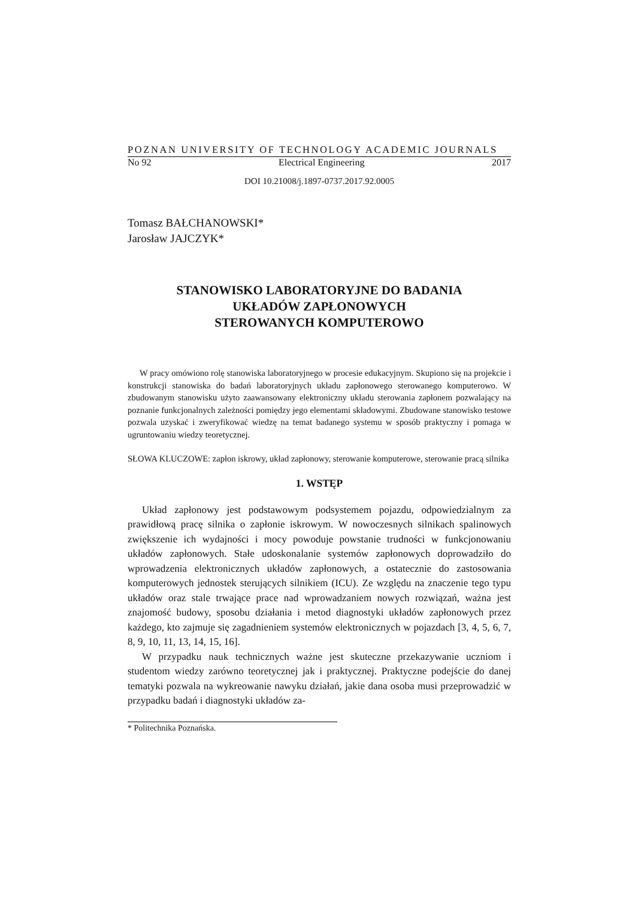POZNAN UNIVERSITY OF TECHNOLOGY ACADEMIC JOURNALS
No 92 Electrical Engineering 2017
DOI 10.21008/j.1897-0737.2017.92.0005
Tomasz BAŁCHANOWSKI*
Jarosław JAJCZYK*
STANOWISKO LABORATORYJNE DO BADANIA
UKŁADÓW ZAPŁONOWYCH
STEROWANYCH KOMPUTEROWO
W pracy omówiono rolę stanowiska laboratoryjnego w procesie edukacyjnym. Skupiono się na projekcie i konstrukcji stanowiska do badań laboratoryjnych układu zapłonowego sterowanego komputerowo. W zbudowanym stanowisku użyto zaawansowany elektroniczny układu sterowania zapłonem pozwalający na poznanie funkcjonalnych zależności pomiędzy jego elementami składowymi. Zbudowane stanowisko testowe pozwala uzyskać i zweryfikować wiedzę na temat badanego systemu w sposób praktyczny i pomaga w ugruntowaniu wiedzy teoretycznej.
SŁOWA KLUCZOWE: zapłon iskrowy, układ zapłonowy, sterowanie komputerowe, sterowanie pracą silnika
1. WSTĘP
Układ zapłonowy jest podstawowym podsystemem pojazdu, odpowiedzialnym za prawidłową pracę silnika o zapłonie iskrowym. W nowoczesnych silnikach spalinowych zwiększenie ich wydajności i mocy powoduje powstanie trudności w funkcjonowaniu układów zapłonowych. Stałe udoskonalanie systemów zapłonowych doprowadziło do wprowadzenia elektronicznych układów zapłonowych, a ostatecznie do zastosowania komputerowych jednostek sterujących silnikiem (ICU). Ze względu na znaczenie tego typu układów oraz stale trwające prace nad wprowadzaniem nowych rozwiązań, ważna jest znajomość budowy, sposobu działania i metod diagnostyki układów zapłonowych przez każdego, kto zajmuje się zagadnieniem systemów elektronicznych w pojazdach [3, 4, 5, 6, 7, 8, 9, 10, 11, 13, 14, 15, 16].
W przypadku nauk technicznych ważne jest skuteczne przekazywanie uczniom i studentom wiedzy zarówno teoretycznej jak i praktycznej. Praktyczne podejście do danej tematyki pozwala na wykreowanie nawyku działań, jakie dana osoba musi przeprowadzić w przypadku badań i diagnostyki układów za-
* Politechnika Poznańska.